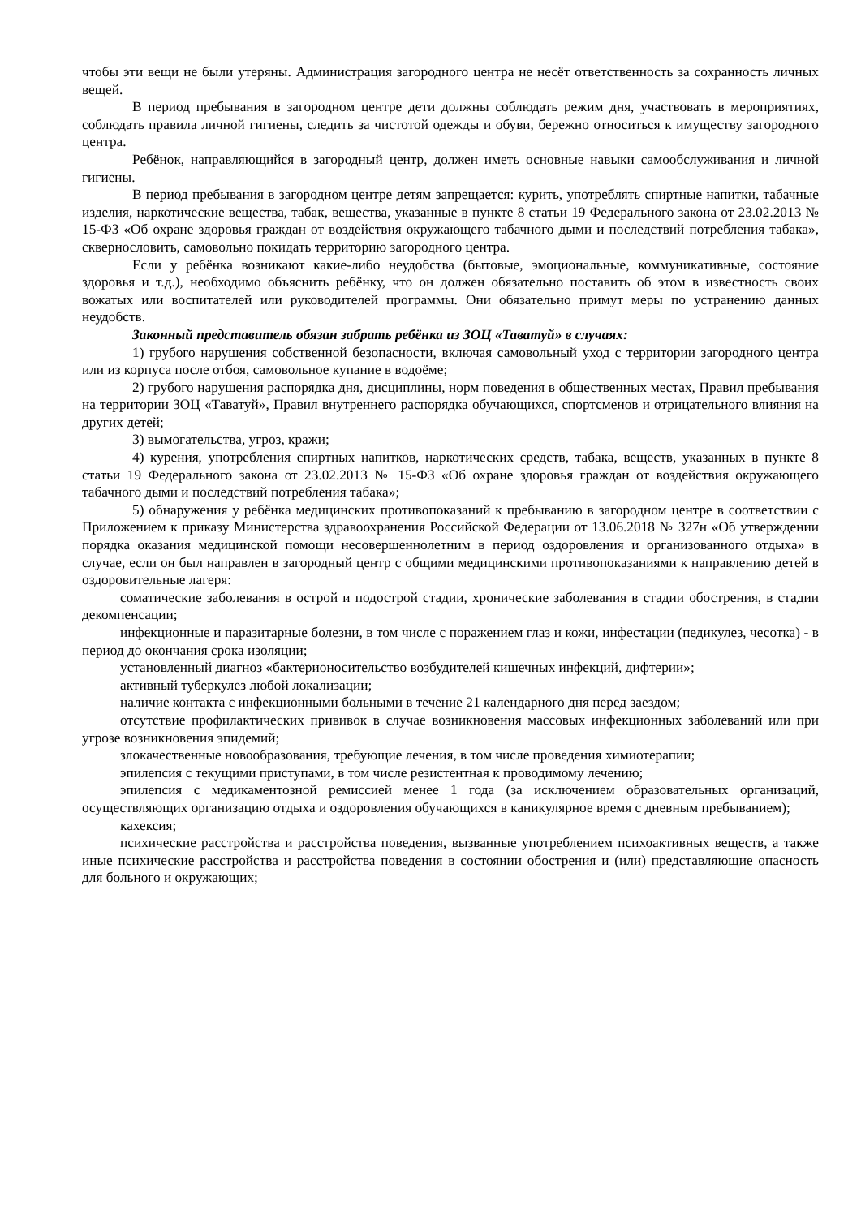чтобы эти вещи не были утеряны. Администрация загородного центра не несёт ответственность за сохранность личных вещей.
В период пребывания в загородном центре дети должны соблюдать режим дня, участвовать в мероприятиях, соблюдать правила личной гигиены, следить за чистотой одежды и обуви, бережно относиться к имуществу загородного центра.
Ребёнок, направляющийся в загородный центр, должен иметь основные навыки самообслуживания и личной гигиены.
В период пребывания в загородном центре детям запрещается: курить, употреблять спиртные напитки, табачные изделия, наркотические вещества, табак, вещества, указанные в пункте 8 статьи 19 Федерального закона от 23.02.2013 № 15-ФЗ «Об охране здоровья граждан от воздействия окружающего табачного дыми и последствий потребления табака», сквернословить, самовольно покидать территорию загородного центра.
Если у ребёнка возникают какие-либо неудобства (бытовые, эмоциональные, коммуникативные, состояние здоровья и т.д.), необходимо объяснить ребёнку, что он должен обязательно поставить об этом в известность своих вожатых или воспитателей или руководителей программы. Они обязательно примут меры по устранению данных неудобств.
Законный представитель обязан забрать ребёнка из ЗОЦ «Таватуй» в случаях:
1) грубого нарушения собственной безопасности, включая самовольный уход с территории загородного центра или из корпуса после отбоя, самовольное купание в водоёме;
2) грубого нарушения распорядка дня, дисциплины, норм поведения в общественных местах, Правил пребывания на территории ЗОЦ «Таватуй», Правил внутреннего распорядка обучающихся, спортсменов и отрицательного влияния на других детей;
3) вымогательства, угроз, кражи;
4) курения, употребления спиртных напитков, наркотических средств, табака, веществ, указанных в пункте 8 статьи 19 Федерального закона от 23.02.2013 № 15-ФЗ «Об охране здоровья граждан от воздействия окружающего табачного дыми и последствий потребления табака»;
5) обнаружения у ребёнка медицинских противопоказаний к пребыванию в загородном центре в соответствии с Приложением к приказу Министерства здравоохранения Российской Федерации от 13.06.2018 № 327н «Об утверждении порядка оказания медицинской помощи несовершеннолетним в период оздоровления и организованного отдыха» в случае, если он был направлен в загородный центр с общими медицинскими противопоказаниями к направлению детей в оздоровительные лагеря:
соматические заболевания в острой и подострой стадии, хронические заболевания в стадии обострения, в стадии декомпенсации;
инфекционные и паразитарные болезни, в том числе с поражением глаз и кожи, инфестации (педикулез, чесотка) - в период до окончания срока изоляции;
установленный диагноз «бактерионосительство возбудителей кишечных инфекций, дифтерии»;
активный туберкулез любой локализации;
наличие контакта с инфекционными больными в течение 21 календарного дня перед заездом;
отсутствие профилактических прививок в случае возникновения массовых инфекционных заболеваний или при угрозе возникновения эпидемий;
злокачественные новообразования, требующие лечения, в том числе проведения химиотерапии;
эпилепсия с текущими приступами, в том числе резистентная к проводимому лечению;
эпилепсия с медикаментозной ремиссией менее 1 года (за исключением образовательных организаций, осуществляющих организацию отдыха и оздоровления обучающихся в каникулярное время с дневным пребыванием);
кахексия;
психические расстройства и расстройства поведения, вызванные употреблением психоактивных веществ, а также иные психические расстройства и расстройства поведения в состоянии обострения и (или) представляющие опасность для больного и окружающих;